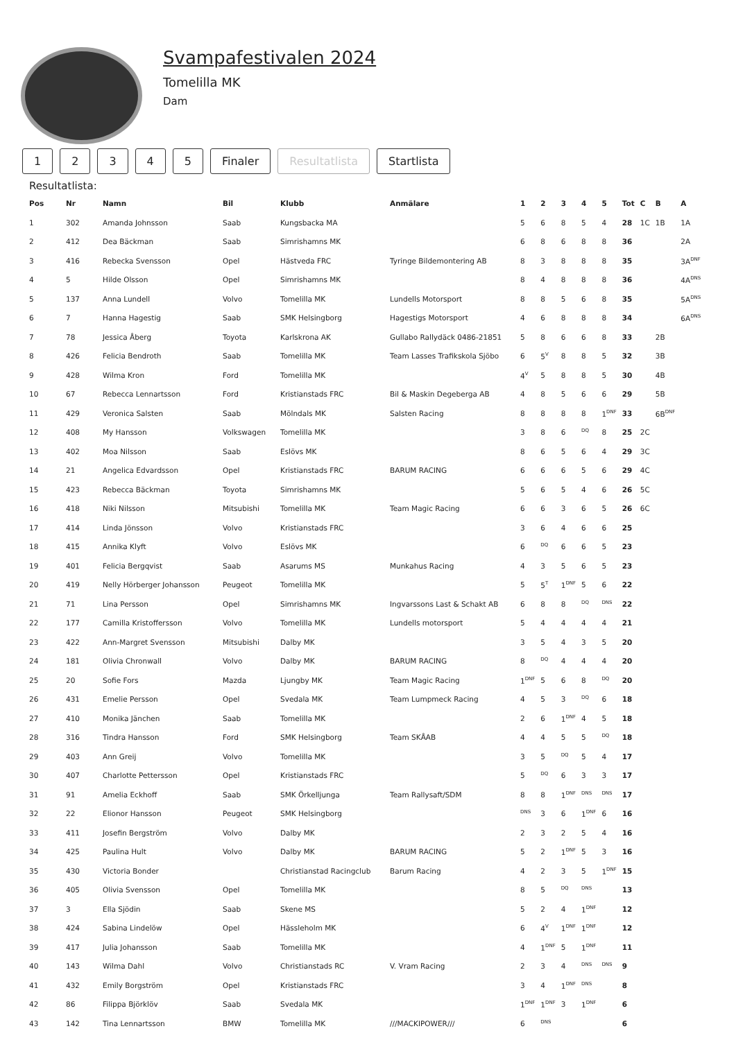Svampafestivalen 2024
Tomelilla MK
Dam
12345 Finaler Resultatlista Startlista
Resultatlista:
| Pos | Nr | Namn | Bil | Klubb | Anmälare | 1 | 2 | 3 | 4 | 5 | Tot | C | B | A |
| --- | --- | --- | --- | --- | --- | --- | --- | --- | --- | --- | --- | --- | --- | --- |
| 1 | 302 | Amanda Johnsson | Saab | Kungsbacka MA | | 5 | 6 | 8 | 5 | 4 | 28 | 1C | 1B | 1A |
| 2 | 412 | Dea Bäckman | Saab | Simrishamns MK | | 6 | 8 | 6 | 8 | 8 | 36 | | | 2A |
| 3 | 416 | Rebecka Svensson | Opel | Hästveda FRC | Tyringe Bildemontering AB | 8 | 3 | 8 | 8 | 8 | 35 | | | 3A<sup>DNF</sup> |
| 4 | 5 | Hilde Olsson | Opel | Simrishamns MK | | 8 | 4 | 8 | 8 | 8 | 36 | | | 4A<sup>DNS</sup> |
| 5 | 137 | Anna Lundell | Volvo | Tomelilla MK | Lundells Motorsport | 8 | 8 | 5 | 6 | 8 | 35 | | | 5A<sup>DNS</sup> |
| 6 | 7 | Hanna Hagestig | Saab | SMK Helsingborg | Hagestigs Motorsport | 4 | 6 | 8 | 8 | 8 | 34 | | | 6A<sup>DNS</sup> |
| 7 | 78 | Jessica Åberg | Toyota | Karlskrona AK | Gullabo Rallydäck 0486-21851 | 5 | 8 | 6 | 6 | 8 | 33 | | 2B | |
| 8 | 426 | Felicia Bendroth | Saab | Tomelilla MK | Team Lasses Trafikskola Sjöbo | 6 | 5<sup>V</sup> | 8 | 8 | 5 | 32 | | 3B | |
| 9 | 428 | Wilma Kron | Ford | Tomelilla MK | | 4<sup>V</sup> | 5 | 8 | 8 | 5 | 30 | | 4B | |
| 10 | 67 | Rebecca Lennartsson | Ford | Kristianstads FRC | Bil & Maskin Degeberga AB | 4 | 8 | 5 | 6 | 6 | 29 | | 5B | |
| 11 | 429 | Veronica Salsten | Saab | Mölndals MK | Salsten Racing | 8 | 8 | 8 | 8 | 1<sup>DNF</sup> | 33 | | 6B<sup>DNF</sup> | |
| 12 | 408 | My Hansson | Volkswagen | Tomelilla MK | | 3 | 8 | 6 | <sup>DQ</sup> | 8 | 25 | 2C | | |
| 13 | 402 | Moa Nilsson | Saab | Eslövs MK | | 8 | 6 | 5 | 6 | 4 | 29 | 3C | | |
| 14 | 21 | Angelica Edvardsson | Opel | Kristianstads FRC | BARUM RACING | 6 | 6 | 6 | 5 | 6 | 29 | 4C | | |
| 15 | 423 | Rebecca Bäckman | Toyota | Simrishamns MK | | 5 | 6 | 5 | 4 | 6 | 26 | 5C | | |
| 16 | 418 | Niki Nilsson | Mitsubishi | Tomelilla MK | Team Magic Racing | 6 | 6 | 3 | 6 | 5 | 26 | 6C | | |
| 17 | 414 | Linda Jönsson | Volvo | Kristianstads FRC | | 3 | 6 | 4 | 6 | 6 | 25 | | | |
| 18 | 415 | Annika Klyft | Volvo | Eslövs MK | | 6 | <sup>DQ</sup> | 6 | 6 | 5 | 23 | | | |
| 19 | 401 | Felicia Bergqvist | Saab | Asarums MS | Munkahus Racing | 4 | 3 | 5 | 6 | 5 | 23 | | | |
| 20 | 419 | Nelly Hörberger Johansson | Peugeot | Tomelilla MK | | 5 | 5<sup>T</sup> | 1<sup>DNF</sup> | 5 | 6 | 22 | | | |
| 21 | 71 | Lina Persson | Opel | Simrishamns MK | Ingvarssons Last & Schakt AB | 6 | 8 | 8 | <sup>DQ</sup> | <sup>DNS</sup> | 22 | | | |
| 22 | 177 | Camilla Kristoffersson | Volvo | Tomelilla MK | Lundells motorsport | 5 | 4 | 4 | 4 | 4 | 21 | | | |
| 23 | 422 | Ann-Margret Svensson | Mitsubishi | Dalby MK | | 3 | 5 | 4 | 3 | 5 | 20 | | | |
| 24 | 181 | Olivia Chronwall | Volvo | Dalby MK | BARUM RACING | 8 | <sup>DQ</sup> | 4 | 4 | 4 | 20 | | | |
| 25 | 20 | Sofie Fors | Mazda | Ljungby MK | Team Magic Racing | 1<sup>DNF</sup> | 5 | 6 | 8 | <sup>DQ</sup> | 20 | | | |
| 26 | 431 | Emelie Persson | Opel | Svedala MK | Team Lumpmeck Racing | 4 | 5 | 3 | <sup>DQ</sup> | 6 | 18 | | | |
| 27 | 410 | Monika Jänchen | Saab | Tomelilla MK | | 2 | 6 | 1<sup>DNF</sup> | 4 | 5 | 18 | | | |
| 28 | 316 | Tindra Hansson | Ford | SMK Helsingborg | Team SKÅAB | 4 | 4 | 5 | 5 | <sup>DQ</sup> | 18 | | | |
| 29 | 403 | Ann Greij | Volvo | Tomelilla MK | | 3 | 5 | <sup>DQ</sup> | 5 | 4 | 17 | | | |
| 30 | 407 | Charlotte Pettersson | Opel | Kristianstads FRC | | 5 | <sup>DQ</sup> | 6 | 3 | 3 | 17 | | | |
| 31 | 91 | Amelia Eckhoff | Saab | SMK Örkelljunga | Team Rallysaft/SDM | 8 | 8 | 1<sup>DNF</sup> | <sup>DNS</sup> | <sup>DNS</sup> | 17 | | | |
| 32 | 22 | Elionor Hansson | Peugeot | SMK Helsingborg | | <sup>DNS</sup> | 3 | 6 | 1<sup>DNF</sup> | 6 | 16 | | | |
| 33 | 411 | Josefin Bergström | Volvo | Dalby MK | | 2 | 3 | 2 | 5 | 4 | 16 | | | |
| 34 | 425 | Paulina Hult | Volvo | Dalby MK | BARUM RACING | 5 | 2 | 1<sup>DNF</sup> | 5 | 3 | 16 | | | |
| 35 | 430 | Victoria Bonder | | Christianstad Racingclub | Barum Racing | 4 | 2 | 3 | 5 | 1<sup>DNF</sup> | 15 | | | |
| 36 | 405 | Olivia Svensson | Opel | Tomelilla MK | | 8 | 5 | <sup>DQ</sup> | <sup>DNS</sup> | | 13 | | | |
| 37 | 3 | Ella Sjödin | Saab | Skene MS | | 5 | 2 | 4 | 1<sup>DNF</sup> | | 12 | | | |
| 38 | 424 | Sabina Lindelöw | Opel | Hässleholm MK | | 6 | 4<sup>V</sup> | 1<sup>DNF</sup> | 1<sup>DNF</sup> | | 12 | | | |
| 39 | 417 | Julia Johansson | Saab | Tomelilla MK | | 4 | 1<sup>DNF</sup> | 5 | 1<sup>DNF</sup> | | 11 | | | |
| 40 | 143 | Wilma Dahl | Volvo | Christianstads RC | V. Vram Racing | 2 | 3 | 4 | <sup>DNS</sup> | <sup>DNS</sup> | 9 | | | |
| 41 | 432 | Emily Borgström | Opel | Kristianstads FRC | | 3 | 4 | 1<sup>DNF</sup> | <sup>DNS</sup> | | 8 | | | |
| 42 | 86 | Filippa Björklöv | Saab | Svedala MK | | 1<sup>DNF</sup> | 1<sup>DNF</sup> | 3 | 1<sup>DNF</sup> | | 6 | | | |
| 43 | 142 | Tina Lennartsson | BMW | Tomelilla MK | ///MACKIPOWER/// | 6 | <sup>DNS</sup> | | | | 6 | | | |